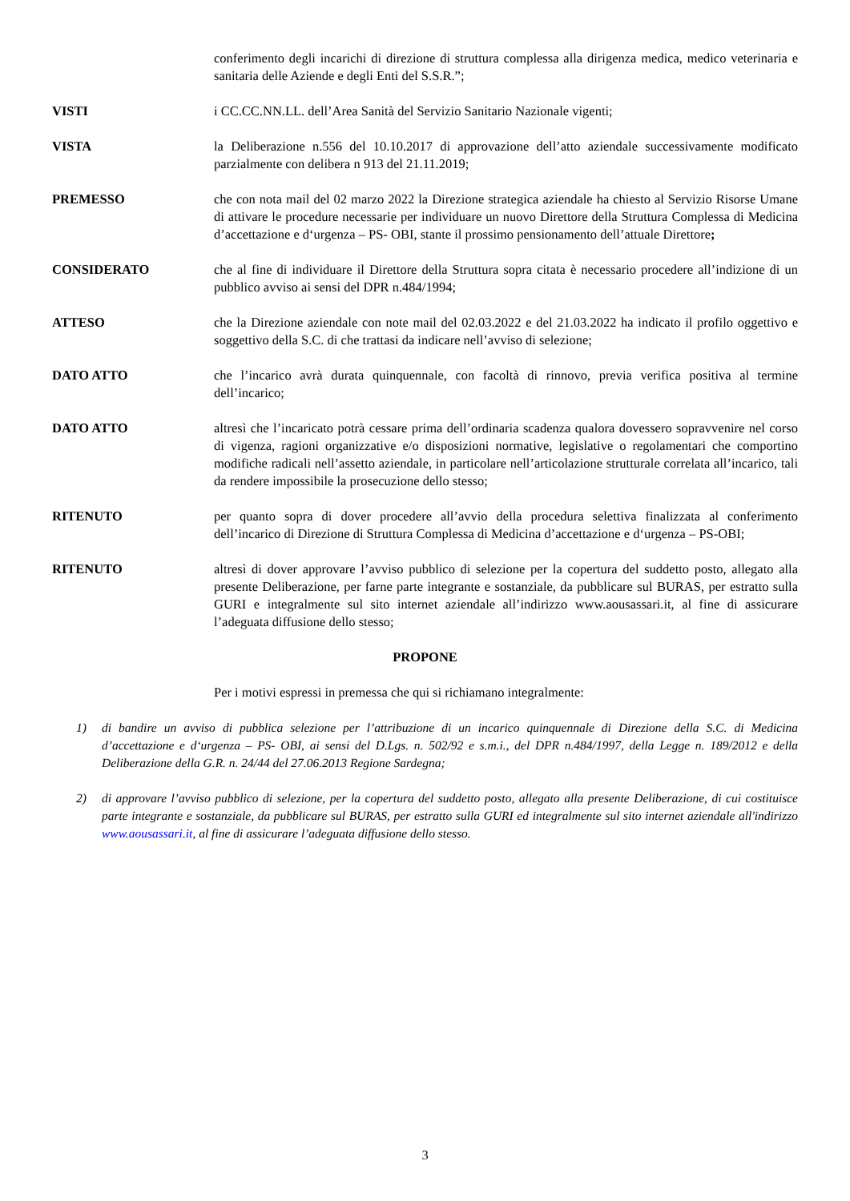conferimento degli incarichi di direzione di struttura complessa alla dirigenza medica, medico veterinaria e sanitaria delle Aziende e degli Enti del S.S.R.”;
VISTI i CC.CC.NN.LL. dell’Area Sanità del Servizio Sanitario Nazionale vigenti;
VISTA la Deliberazione n.556 del 10.10.2017 di approvazione dell’atto aziendale successivamente modificato parzialmente con delibera n 913 del 21.11.2019;
PREMESSO che con nota mail del 02 marzo 2022 la Direzione strategica aziendale ha chiesto al Servizio Risorse Umane di attivare le procedure necessarie per individuare un nuovo Direttore della Struttura Complessa di Medicina d’accettazione e d‘urgenza – PS- OBI, stante il prossimo pensionamento dell’attuale Direttore;
CONSIDERATO che al fine di individuare il Direttore della Struttura sopra citata è necessario procedere all’indizione di un pubblico avviso ai sensi del DPR n.484/1994;
ATTESO che la Direzione aziendale con note mail del 02.03.2022 e del 21.03.2022 ha indicato il profilo oggettivo e soggettivo della S.C. di che trattasi da indicare nell’avviso di selezione;
DATO ATTO che l’incarico avrà durata quinquennale, con facoltà di rinnovo, previa verifica positiva al termine dell’incarico;
DATO ATTO altresì che l’incaricato potrà cessare prima dell’ordinaria scadenza qualora dovessero sopravvenire nel corso di vigenza, ragioni organizzative e/o disposizioni normative, legislative o regolamentari che comportino modifiche radicali nell’assetto aziendale, in particolare nell’articolazione strutturale correlata all’incarico, tali da rendere impossibile la prosecuzione dello stesso;
RITENUTO per quanto sopra di dover procedere all’avvio della procedura selettiva finalizzata al conferimento dell’incarico di Direzione di Struttura Complessa di Medicina d’accettazione e d‘urgenza – PS-OBI;
RITENUTO altresì di dover approvare l’avviso pubblico di selezione per la copertura del suddetto posto, allegato alla presente Deliberazione, per farne parte integrante e sostanziale, da pubblicare sul BURAS, per estratto sulla GURI e integralmente sul sito internet aziendale all’indirizzo www.aousassari.it, al fine di assicurare l’adeguata diffusione dello stesso;
PROPONE
Per i motivi espressi in premessa che qui si richiamano integralmente:
1) di bandire un avviso di pubblica selezione per l’attribuzione di un incarico quinquennale di Direzione della S.C. di Medicina d’accettazione e d‘urgenza – PS- OBI, ai sensi del D.Lgs. n. 502/92 e s.m.i., del DPR n.484/1997, della Legge n. 189/2012 e della Deliberazione della G.R. n. 24/44 del 27.06.2013 Regione Sardegna;
2) di approvare l’avviso pubblico di selezione, per la copertura del suddetto posto, allegato alla presente Deliberazione, di cui costituisce parte integrante e sostanziale, da pubblicare sul BURAS, per estratto sulla GURI ed integralmente sul sito internet aziendale all'indirizzo www.aousassari.it, al fine di assicurare l’adeguata diffusione dello stesso.
3